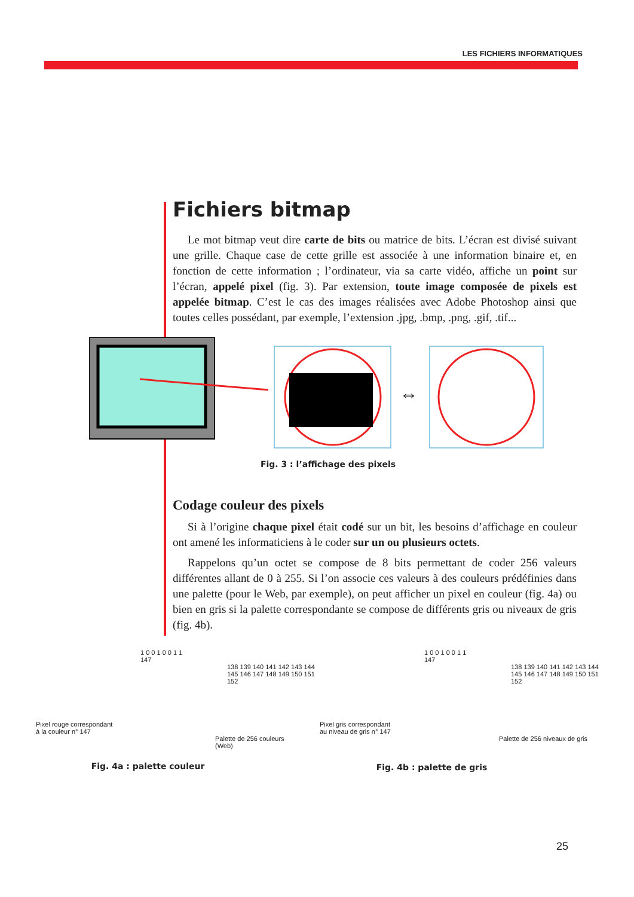LES FICHIERS INFORMATIQUES
Fichiers bitmap
Le mot bitmap veut dire carte de bits ou matrice de bits. L’écran est divisé suivant une grille. Chaque case de cette grille est associée à une information binaire et, en fonction de cette information ; l’ordinateur, via sa carte vidéo, affiche un point sur l’écran, appelé pixel (fig. 3). Par extension, toute image composée de pixels est appelée bitmap. C’est le cas des images réalisées avec Adobe Photoshop ainsi que toutes celles possédant, par exemple, l’extension .jpg, .bmp, .png, .gif, .tif...
⇔
Fig. 3 : l’affichage des pixels
Codage couleur des pixels
Si à l’origine chaque pixel était codé sur un bit, les besoins d’affichage en couleur ont amené les informaticiens à le coder sur un ou plusieurs octets.
Rappelons qu’un octet se compose de 8 bits permettant de coder 256 valeurs différentes allant de 0 à 255. Si l’on associe ces valeurs à des couleurs prédéfinies dans une palette (pour le Web, par exemple), on peut afficher un pixel en couleur (fig. 4a) ou bien en gris si la palette correspondante se compose de différents gris ou niveaux de gris (fig. 4b).
1 0 0 1 0 0 1 1
147
138 139 140 141 142 143 144 145 146 147 148 149 150 151 152
Pixel rouge correspondant
à la couleur n° 147
Palette de 256 couleurs
(Web)
Fig. 4a : palette couleur
1 0 0 1 0 0 1 1
147
138 139 140 141 142 143 144 145 146 147 148 149 150 151 152
Pixel gris correspondant
au niveau de gris n° 147
Palette de 256 niveaux de gris
Fig. 4b : palette de gris
25